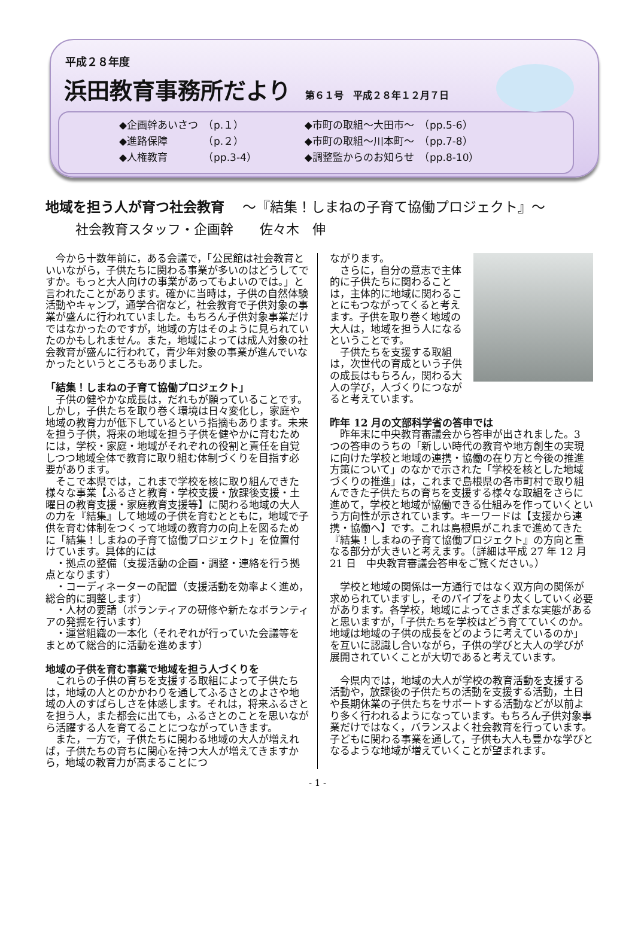平成２８年度
浜田教育事務所だより 第６１号　平成２８年１２月７日
◆企画幹あいさつ　（p.１）
◆進路保障　　　　（p.２）
◆人権教育　　　　（pp.3-4）
◆市町の取組～大田市～　（pp.5-6）
◆市町の取組～川本町～　（pp.7-8）
◆調整監からのお知らせ　（pp.8-10）
地域を担う人が育つ社会教育 ～『結集！しまねの子育て協働プロジェクト』～
社会教育スタッフ・企画幹　　佐々木　伸
　今から十数年前に，ある会議で，「公民館は社会教育といいながら，子供たちに関わる事業が多いのはどうしてですか。もっと大人向けの事業があってもよいのでは。」と言われたことがあります。確かに当時は，子供の自然体験活動やキャンプ，通学合宿など，社会教育で子供対象の事業が盛んに行われていました。もちろん子供対象事業だけではなかったのですが，地域の方はそのように見られていたのかもしれません。また，地域によっては成人対象の社会教育が盛んに行われて，青少年対象の事業が進んでいなかったというところもありました。
「結集！しまねの子育て協働プロジェクト」
　子供の健やかな成長は，だれもが願っていることです。しかし，子供たちを取り巻く環境は日々変化し，家庭や地域の教育力が低下しているという指摘もあります。未来を担う子供，将来の地域を担う子供を健やかに育むためには，学校・家庭・地域がそれぞれの役割と責任を自覚しつつ地域全体で教育に取り組む体制づくりを目指す必要があります。
　そこで本県では，これまで学校を核に取り組んできた様々な事業【ふるさと教育・学校支援・放課後支援・土曜日の教育支援・家庭教育支援等】に関わる地域の大人の力を『結集』して地域の子供を育むとともに，地域で子供を育む体制をつくって地域の教育力の向上を図るために「結集！しまねの子育て協働プロジェクト」を位置付けています。具体的には
　・拠点の整備（支援活動の企画・調整・連絡を行う拠点となります）
　・コーディネーターの配置（支援活動を効率よく進め，総合的に調整します）
　・人材の要請（ボランティアの研修や新たなボランティアの発掘を行います）
　・運営組織の一本化（それぞれが行っていた会議等をまとめて総合的に活動を進めます）
地域の子供を育む事業で地域を担う人づくりを
　これらの子供の育ちを支援する取組によって子供たちは，地域の人とのかかわりを通してふるさとのよさや地域の人のすばらしさを体感します。それは，将来ふるさとを担う人，また都会に出ても，ふるさとのことを思いながら活躍する人を育てることにつながっていきます。
　また，一方で，子供たちに関わる地域の大人が増えれば，子供たちの育ちに関心を持つ大人が増えてきますから，地域の教育力が高まることにつ
ながります。
　さらに，自分の意志で主体的に子供たちに関わることは，主体的に地域に関わることにもつながってくると考えます。子供を取り巻く地域の大人は，地域を担う人になるということです。
　子供たちを支援する取組は，次世代の育成という子供の成長はもちろん，関わる大人の学び，人づくりにつながると考えています。
昨年 12 月の文部科学省の答申では
　昨年末に中央教育審議会から答申が出されました。3 つの答申のうちの「新しい時代の教育や地方創生の実現に向けた学校と地域の連携・協働の在り方と今後の推進方策について」のなかで示された「学校を核とした地域づくりの推進」は，これまで島根県の各市町村で取り組んできた子供たちの育ちを支援する様々な取組をさらに進めて，学校と地域が協働できる仕組みを作っていくという方向性が示されています。キーワードは【支援から連携・協働へ】です。これは島根県がこれまで進めてきた『結集！しまねの子育て協働プロジェクト』の方向と重なる部分が大きいと考えます。（詳細は平成 27 年 12 月 21 日　中央教育審議会答申をご覧ください。）
　学校と地域の関係は一方通行ではなく双方向の関係が求められていますし，そのパイプをより太くしていく必要があります。各学校，地域によってさまざまな実態があると思いますが，「子供たちを学校はどう育てていくのか。地域は地域の子供の成長をどのように考えているのか」を互いに認識し合いながら，子供の学びと大人の学びが展開されていくことが大切であると考えています。
　今県内では，地域の大人が学校の教育活動を支援する活動や，放課後の子供たちの活動を支援する活動，土日や長期休業の子供たちをサポートする活動などが以前より多く行われるようになっています。もちろん子供対象事業だけではなく，バランスよく社会教育を行っています。子どもに関わる事業を通して，子供も大人も豊かな学びとなるような地域が増えていくことが望まれます。
- 1 -